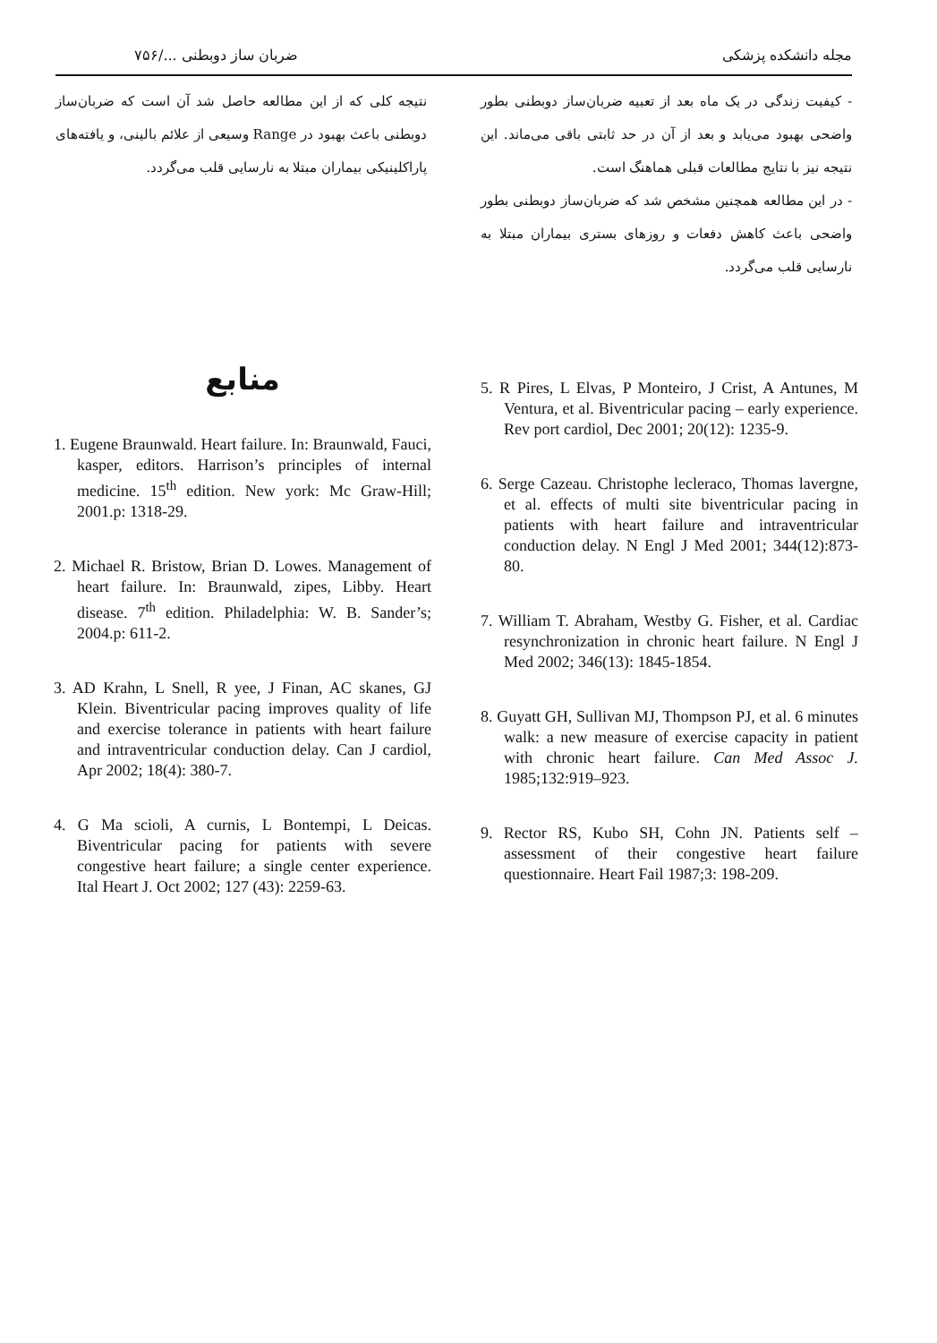مجله دانشکده پزشکی ضربان ساز دوبطنی .../۷۵۶
- کیفیت زندگی در یک ماه بعد از تعبیه ضربان‌ساز دوبطنی بطور واضحی بهبود می‌یابد و بعد از آن در حد ثابتی باقی می‌ماند. این نتیجه نیز با نتایج مطالعات قبلی هماهنگ است.
- در این مطالعه همچنین مشخص شد که ضربان‌ساز دوبطنی بطور واضحی باعث کاهش دفعات و روزهای بستری بیماران مبتلا به نارسایی قلب می‌گردد.
نتیجه کلی که از این مطالعه حاصل شد آن است که ضربان‌ساز دوبطنی باعث بهبود در Range وسیعی از علائم بالینی، و یافته‌های پاراکلینیکی بیماران مبتلا به نارسایی قلب می‌گردد.
5. R Pires, L Elvas, P Monteiro, J Crist, A Antunes, M Ventura, et al. Biventricular pacing – early experience. Rev port cardiol, Dec 2001; 20(12): 1235-9.
6. Serge Cazeau. Christophe lecleraco, Thomas lavergne, et al. effects of multi site biventricular pacing in patients with heart failure and intraventricular conduction delay. N Engl J Med 2001; 344(12):873-80.
7. William T. Abraham, Westby G. Fisher, et al. Cardiac resynchronization in chronic heart failure. N Engl J Med 2002; 346(13): 1845-1854.
8. Guyatt GH, Sullivan MJ, Thompson PJ, et al. 6 minutes walk: a new measure of exercise capacity in patient with chronic heart failure. Can Med Assoc J. 1985;132:919–923.
9. Rector RS, Kubo SH, Cohn JN. Patients self – assessment of their congestive heart failure questionnaire. Heart Fail 1987;3: 198-209.
منابع
1. Eugene Braunwald. Heart failure. In: Braunwald, Fauci, kasper, editors. Harrison’s principles of internal medicine. 15<sup>th</sup> edition. New york: Mc Graw-Hill; 2001.p: 1318-29.
2. Michael R. Bristow, Brian D. Lowes. Management of heart failure. In: Braunwald, zipes, Libby. Heart disease. 7<sup>th</sup> edition. Philadelphia: W. B. Sander’s; 2004.p: 611-2.
3. AD Krahn, L Snell, R yee, J Finan, AC skanes, GJ Klein. Biventricular pacing improves quality of life and exercise tolerance in patients with heart failure and intraventricular conduction delay. Can J cardiol, Apr 2002; 18(4): 380-7.
4. G Ma scioli, A curnis, L Bontempi, L Deicas. Biventricular pacing for patients with severe congestive heart failure; a single center experience. Ital Heart J. Oct 2002; 127 (43): 2259-63.